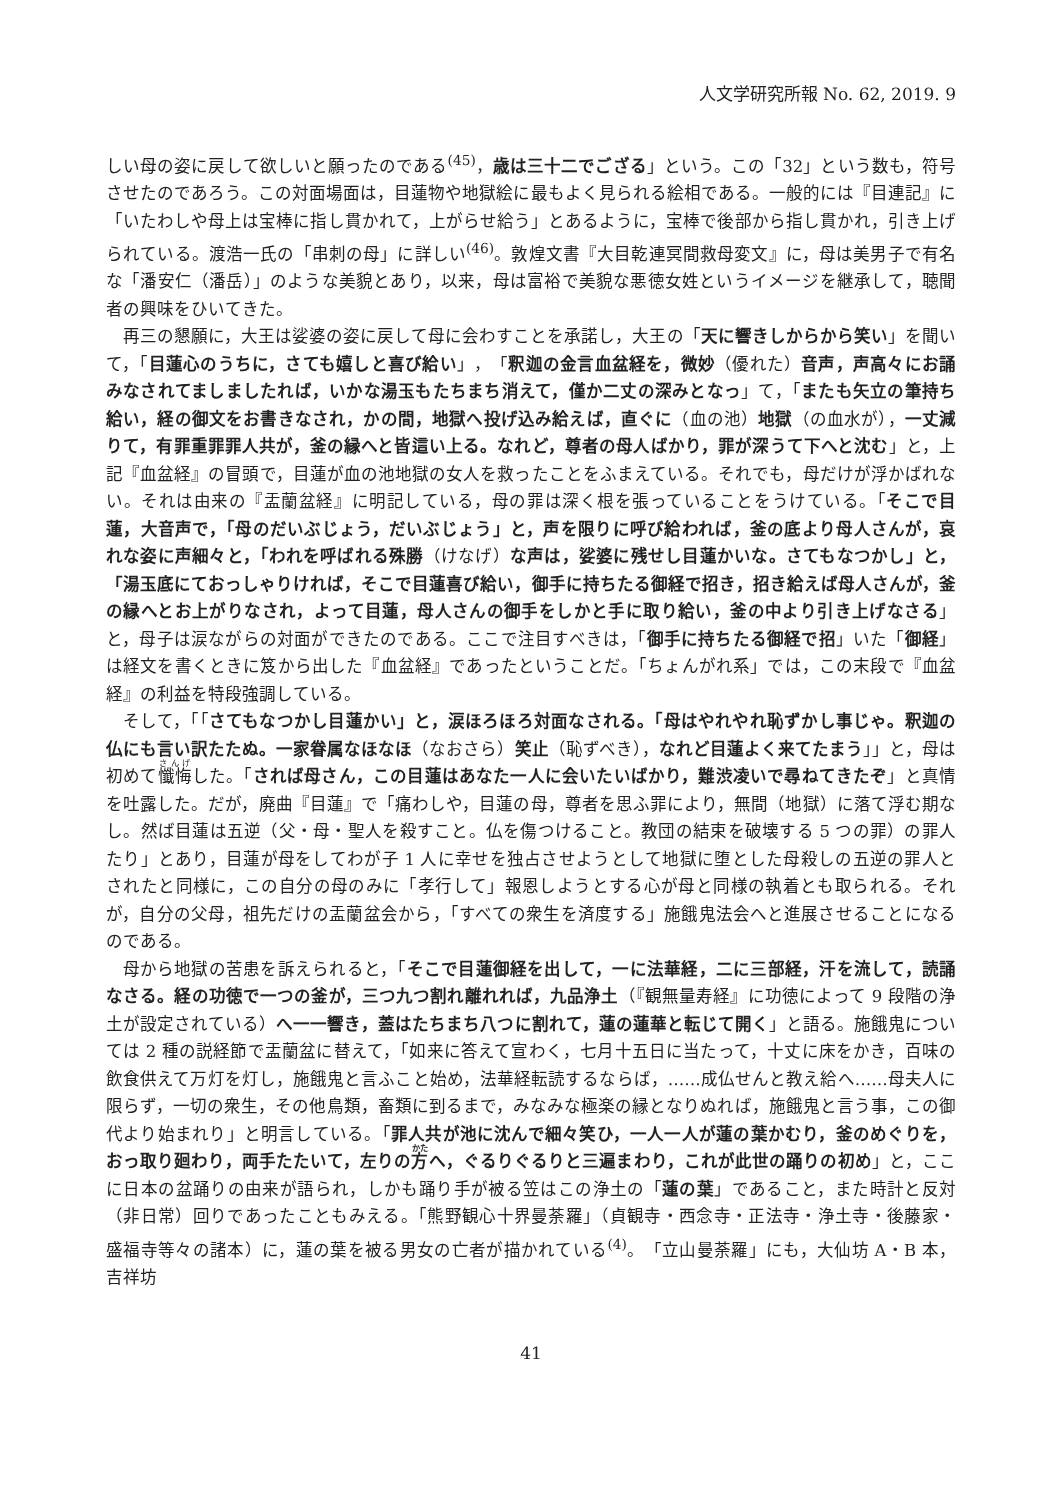人文学研究所報 No. 62, 2019. 9
しい母の姿に戻して欲しいと願ったのである<sup>(45)</sup>，歳は三十二でござる」という。この「32」という数も，符号させたのであろう。この対面場面は，目蓮物や地獄絵に最もよく見られる絵相である。一般的には『目連記』に「いたわしや母上は宝棒に指し貫かれて，上がらせ給う」とあるように，宝棒で後部から指し貫かれ，引き上げられている。渡浩一氏の「串刺の母」に詳しい<sup>(46)</sup>。敦煌文書『大目乾連冥間救母変文』に，母は美男子で有名な「潘安仁（潘岳）」のような美貌とあり，以来，母は富裕で美貌な悪徳女姓というイメージを継承して，聴聞者の興味をひいてきた。
再三の懇願に，大王は娑婆の姿に戻して母に会わすことを承諾し，大王の「天に響きしからから笑い」を聞いて，「目蓮心のうちに，さても嬉しと喜び給い」，「釈迦の金言血盆経を，微妙（優れた）音声，声高々にお誦みなされてましましたれば，いかな湯玉もたちまち消えて，僅か二丈の深みとなっ」て，「またも矢立の筆持ち給い，経の御文をお書きなされ，かの間，地獄へ投げ込み給えば，直ぐに（血の池）地獄（の血水が），一丈減りて，有罪重罪罪人共が，釜の縁へと皆這い上る。なれど，尊者の母人ばかり，罪が深うて下へと沈む」と，上記『血盆経』の冒頭で，目蓮が血の池地獄の女人を救ったことをふまえている。それでも，母だけが浮かばれない。それは由来の『盂蘭盆経』に明記している，母の罪は深く根を張っていることをうけている。「そこで目蓮，大音声で，「母のだいぶじょう，だいぶじょう」と，声を限りに呼び給われば，釜の底より母人さんが，哀れな姿に声細々と，「われを呼ばれる殊勝（けなげ）な声は，娑婆に残せし目蓮かいな。さてもなつかし」と，「湯玉底にておっしゃりければ，そこで目蓮喜び給い，御手に持ちたる御経で招き，招き給えば母人さんが，釜の縁へとお上がりなされ，よって目蓮，母人さんの御手をしかと手に取り給い，釜の中より引き上げなさる」と，母子は涙ながらの対面ができたのである。ここで注目すべきは，「御手に持ちたる御経で招」いた「御経」は経文を書くときに笈から出した『血盆経』であったということだ。「ちょんがれ系」では，この末段で『血盆経』の利益を特段強調している。
そして，「「さてもなつかし目蓮かい」と，涙ほろほろ対面なされる。「母はやれやれ恥ずかし事じゃ。釈迦の仏にも言い訳たたぬ。一家眷属なほなほ（なおさら）笑止（恥ずべき），なれど目蓮よく来てたまう」」と，母は初めて懺悔した。「されば母さん，この目蓮はあなた一人に会いたいばかり，難渋凌いで尋ねてきたぞ」と真情を吐露した。だが，廃曲『目蓮』で「痛わしや，目蓮の母，尊者を思ふ罪により，無間（地獄）に落て浮む期なし。然ば目蓮は五逆（父・母・聖人を殺すこと。仏を傷つけること。教団の結束を破壊する 5 つの罪）の罪人たり」とあり，目蓮が母をしてわが子 1 人に幸せを独占させようとして地獄に堕とした母殺しの五逆の罪人とされたと同様に，この自分の母のみに「孝行して」報恩しようとする心が母と同様の執着とも取られる。それが，自分の父母，祖先だけの盂蘭盆会から，「すべての衆生を済度する」施餓鬼法会へと進展させることになるのである。
母から地獄の苦患を訴えられると，「そこで目蓮御経を出して，一に法華経，二に三部経，汗を流して，読誦なさる。経の功徳で一つの釜が，三つ九つ割れ離れれば，九品浄土（『観無量寿経』に功徳によって 9 段階の浄土が設定されている）へ一一響き，蓋はたちまち八つに割れて，蓮の蓮華と転じて開く」と語る。施餓鬼については 2 種の説経節で盂蘭盆に替えて，「如来に答えて宣わく，七月十五日に当たって，十丈に床をかき，百味の飲食供えて万灯を灯し，施餓鬼と言ふこと始め，法華経転読するならば，……成仏せんと教え給へ……母夫人に限らず，一切の衆生，その他鳥類，畜類に到るまで，みなみな極楽の縁となりぬれば，施餓鬼と言う事，この御代より始まれり」と明言している。「罪人共が池に沈んで細々笑ひ，一人一人が蓮の葉かむり，釜のめぐりを，おっ取り廻わり，両手たたいて，左りの方へ，ぐるりぐるりと三遍まわり，これが此世の踊りの初め」と，ここに日本の盆踊りの由来が語られ，しかも踊り手が被る笠はこの浄土の「蓮の葉」であること，また時計と反対（非日常）回りであったこともみえる。「熊野観心十界曼荼羅」（貞観寺・西念寺・正法寺・浄土寺・後藤家・盛福寺等々の諸本）に，蓮の葉を被る男女の亡者が描かれている<sup>(4)</sup>。「立山曼荼羅」にも，大仙坊 A・B 本，吉祥坊
41